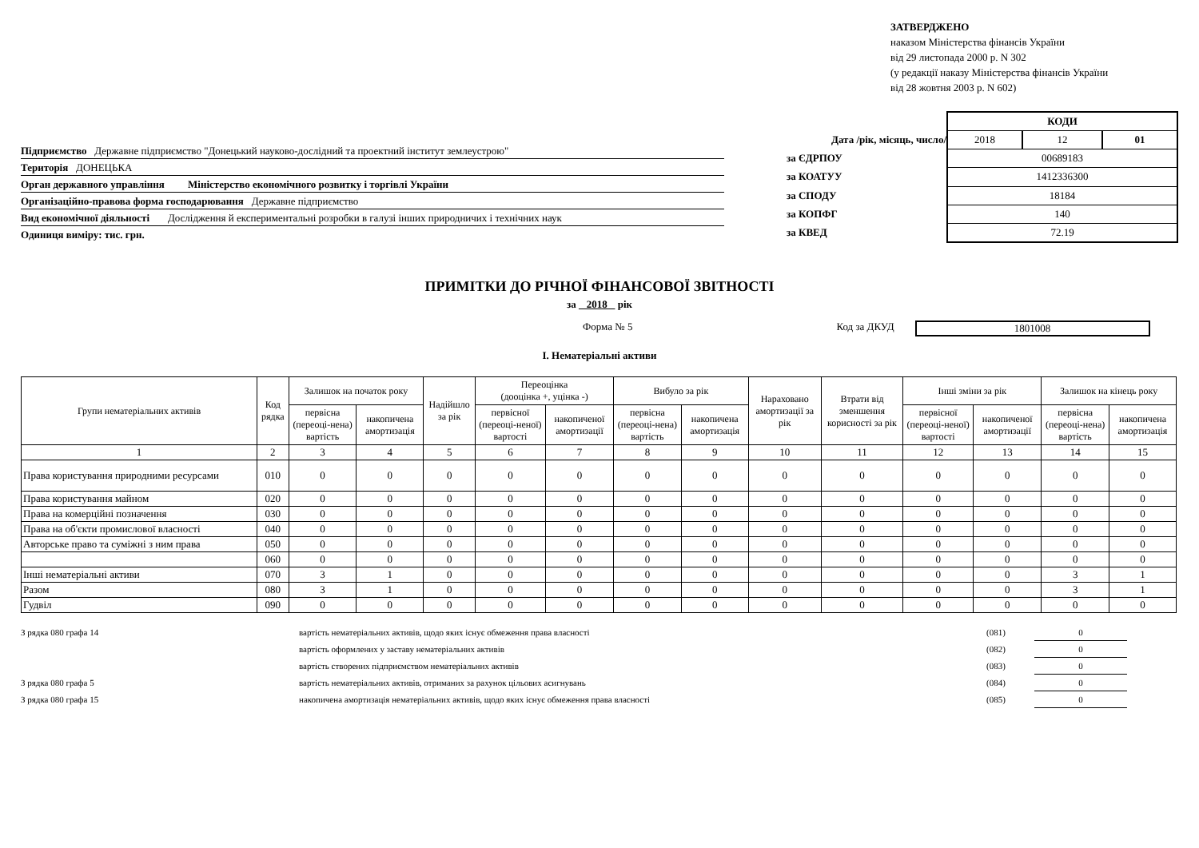ЗАТВЕРДЖЕНО
наказом Міністерства фінансів України
від 29 листопада 2000 р. N 302
(у редакції наказу Міністерства фінансів України
від 28 жовтня 2003 р. N 602)
Підприємство Державне підприємство "Донецький науково-дослідний та проектний інститут землеустрою"
Територія ДОНЕЦЬКА
Орган державного управління Міністерство економічного розвитку і торгівлі України
Організаційно-правова форма господарювання Державне підприємство
Вид економічної діяльності Дослідження й експериментальні розробки в галузі інших природничих і технічних наук
Одиниця виміру: тис. грн.
| | КОДИ | | |
| Дата /рік, місяць, число/ | 2018 | 12 | 01 |
| за ЄДРПОУ | 00689183 | | |
| за КОАТУУ | 1412336300 | | |
| за СПОДУ | 18184 | | |
| за КОПФГ | 140 | | |
| за КВЕД | 72.19 | | |
ПРИМІТКИ ДО РІЧНОЇ ФІНАНСОВОЇ ЗВІТНОСТІ
за 2018 рік
Форма № 5 Код за ДКУД 1801008
I. Нематеріальні активи
| Групи нематеріальних активів | Код рядка | Залишок на початок року | | Надійшло за рік | Переоцінка (дооцінка +, уцінка -) | | Вибуло за рік | | Нараховано амортизації за рік | Втрати від зменшення корисності за рік | Інші зміни за рік | | Залишок на кінець року | |
| --- | --- | --- | --- | --- | --- | --- | --- | --- | --- | --- | --- | --- | --- | --- |
| | | первісна (переоці-нена) вартість | накопичена амортизація | | первісної (переоці-неної) вартості | накопиченої амортизації | первісна (переоці-нена) вартість | накопичена амортизація | | | первісної (переоці-неної) вартості | накопиченої амортизації | первісна (переоці-нена) вартість | накопичена амортизація |
| 1 | 2 | 3 | 4 | 5 | 6 | 7 | 8 | 9 | 10 | 11 | 12 | 13 | 14 | 15 |
| Права користування природними ресурсами | 010 | 0 | 0 | 0 | 0 | 0 | 0 | 0 | 0 | 0 | 0 | 0 | 0 | 0 |
| Права користування майном | 020 | 0 | 0 | 0 | 0 | 0 | 0 | 0 | 0 | 0 | 0 | 0 | 0 | 0 |
| Права на комерційні позначення | 030 | 0 | 0 | 0 | 0 | 0 | 0 | 0 | 0 | 0 | 0 | 0 | 0 | 0 |
| Права на об'єкти промислової власності | 040 | 0 | 0 | 0 | 0 | 0 | 0 | 0 | 0 | 0 | 0 | 0 | 0 | 0 |
| Авторське право та суміжні з ним права | 050 | 0 | 0 | 0 | 0 | 0 | 0 | 0 | 0 | 0 | 0 | 0 | 0 | 0 |
| | 060 | 0 | 0 | 0 | 0 | 0 | 0 | 0 | 0 | 0 | 0 | 0 | 0 | 0 |
| Інші нематеріальні активи | 070 | 3 | 1 | 0 | 0 | 0 | 0 | 0 | 0 | 0 | 0 | 0 | 3 | 1 |
| Разом | 080 | 3 | 1 | 0 | 0 | 0 | 0 | 0 | 0 | 0 | 0 | 0 | 3 | 1 |
| Гудвіл | 090 | 0 | 0 | 0 | 0 | 0 | 0 | 0 | 0 | 0 | 0 | 0 | 0 | 0 |
| З рядка 080 графа 14 | вартість нематеріальних активів, щодо яких існує обмеження права власності | (081) | 0 |
| | вартість оформлених у заставу нематеріальних активів | (082) | 0 |
| | вартість створених підприємством нематеріальних активів | (083) | 0 |
| З рядка 080 графа 5 | вартість нематеріальних активів, отриманих за рахунок цільових асигнувань | (084) | 0 |
| З рядка 080 графа 15 | накопичена амортизація нематеріальних активів, щодо яких існує обмеження права власності | (085) | 0 |